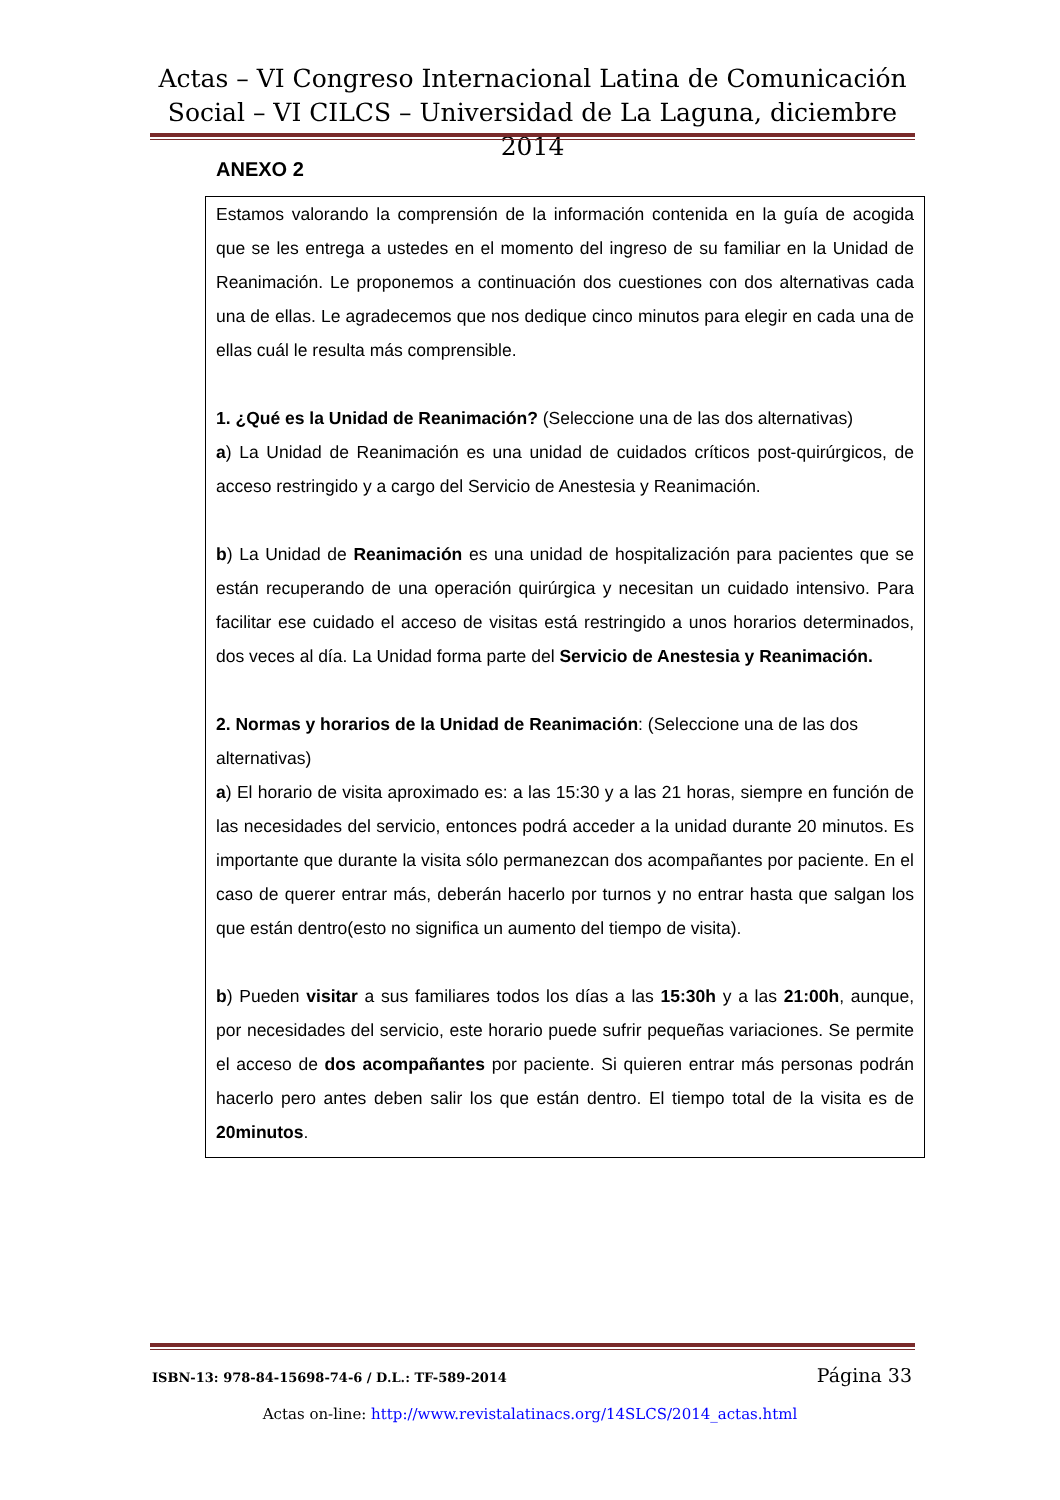Actas – VI Congreso Internacional Latina de Comunicación Social – VI CILCS – Universidad de La Laguna, diciembre 2014
ANEXO 2
Estamos valorando la comprensión de la información contenida en la guía de acogida que se les entrega a ustedes en el momento del ingreso de su familiar en la Unidad de Reanimación. Le proponemos a continuación dos cuestiones con dos alternativas cada una de ellas. Le agradecemos que nos dedique cinco minutos para elegir en cada una de ellas cuál le resulta más comprensible.
1. ¿Qué es la Unidad de Reanimación? (Seleccione una de las dos alternativas)
a) La Unidad de Reanimación es una unidad de cuidados críticos post-quirúrgicos, de acceso restringido y a cargo del Servicio de Anestesia y Reanimación.
b) La Unidad de Reanimación es una unidad de hospitalización para pacientes que se están recuperando de una operación quirúrgica y necesitan un cuidado intensivo. Para facilitar ese cuidado el acceso de visitas está restringido a unos horarios determinados, dos veces al día. La Unidad forma parte del Servicio de Anestesia y Reanimación.
2. Normas y horarios de la Unidad de Reanimación: (Seleccione una de las dos alternativas)
a) El horario de visita aproximado es: a las 15:30 y a las 21 horas, siempre en función de las necesidades del servicio, entonces podrá acceder a la unidad durante 20 minutos. Es importante que durante la visita sólo permanezcan dos acompañantes por paciente. En el caso de querer entrar más, deberán hacerlo por turnos y no entrar hasta que salgan los que están dentro(esto no significa un aumento del tiempo de visita).
b) Pueden visitar a sus familiares todos los días a las 15:30h y a las 21:00h, aunque, por necesidades del servicio, este horario puede sufrir pequeñas variaciones. Se permite el acceso de dos acompañantes por paciente. Si quieren entrar más personas podrán hacerlo pero antes deben salir los que están dentro. El tiempo total de la visita es de 20minutos.
ISBN-13: 978-84-15698-74-6 / D.L.: TF-589-2014 Página 33
Actas on-line: http://www.revistalatinacs.org/14SLCS/2014_actas.html